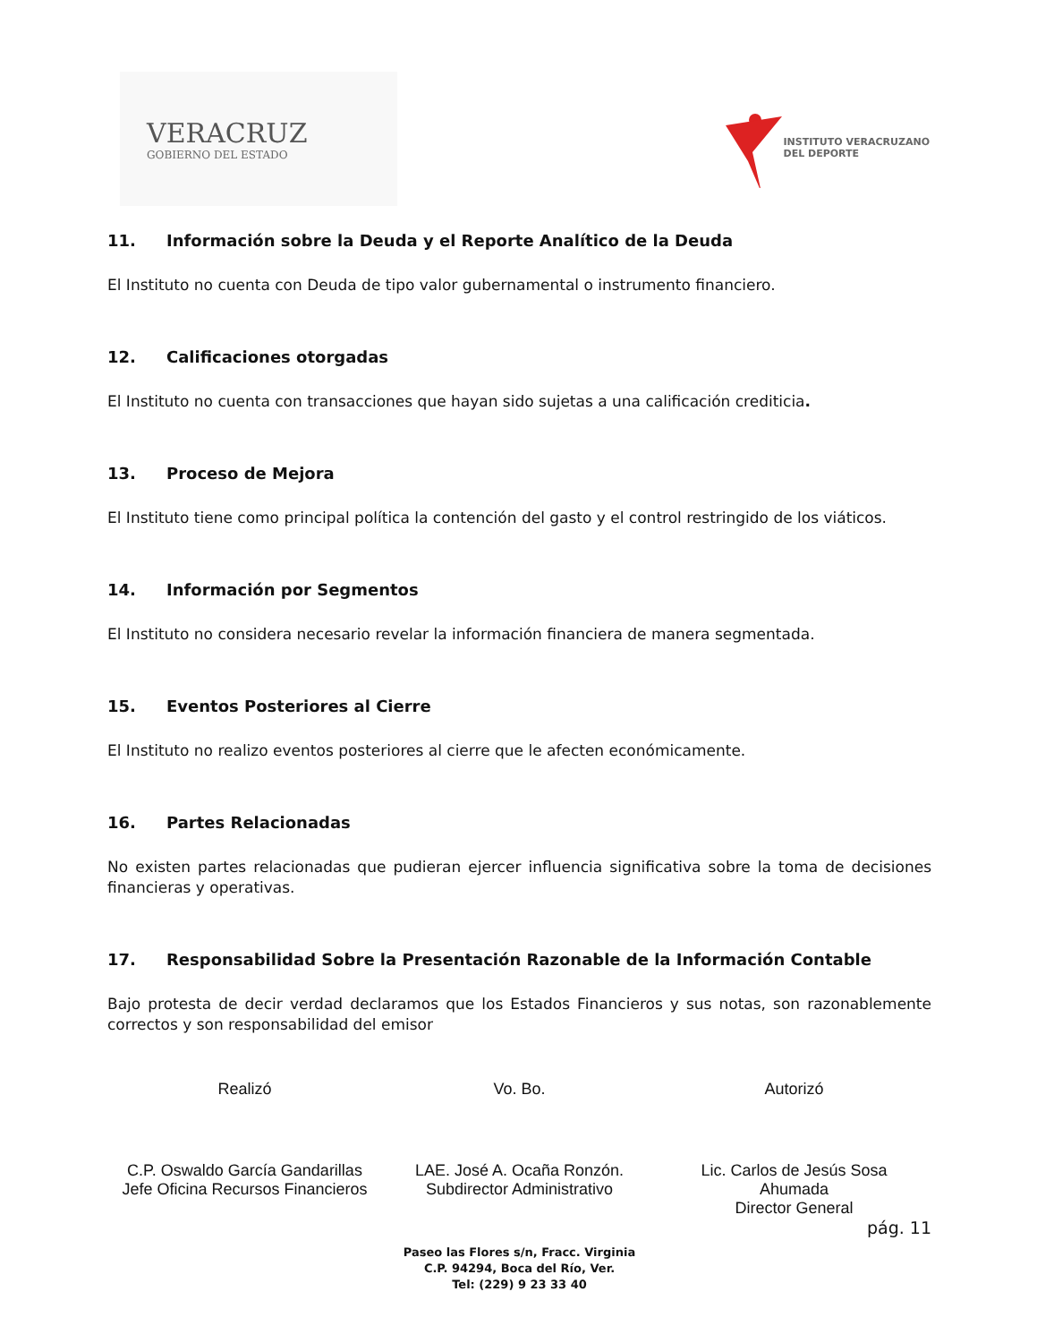VERACRUZ
GOBIERNO DEL ESTADO
INSTITUTO VERACRUZANO
DEL DEPORTE
11. Información sobre la Deuda y el Reporte Analítico de la Deuda
El Instituto no cuenta con Deuda de tipo valor gubernamental o instrumento financiero.
12. Calificaciones otorgadas
El Instituto no cuenta con transacciones que hayan sido sujetas a una calificación crediticia.
13. Proceso de Mejora
El Instituto tiene como principal política la contención del gasto y el control restringido de los viáticos.
14. Información por Segmentos
El Instituto no considera necesario revelar la información financiera de manera segmentada.
15. Eventos Posteriores al Cierre
El Instituto no realizo eventos posteriores al cierre que le afecten económicamente.
16. Partes Relacionadas
No existen partes relacionadas que pudieran ejercer influencia significativa sobre la toma de decisiones financieras y operativas.
17. Responsabilidad Sobre la Presentación Razonable de la Información Contable
Bajo protesta de decir verdad declaramos que los Estados Financieros y sus notas, son razonablemente correctos y son responsabilidad del emisor
Realizó
C.P. Oswaldo García Gandarillas
Jefe Oficina Recursos Financieros
Vo. Bo.
LAE. José A. Ocaña Ronzón.
Subdirector Administrativo
Autorizó
Lic. Carlos de Jesús Sosa
Ahumada
Director General
pág. 11
Paseo las Flores s/n, Fracc. Virginia
C.P. 94294, Boca del Río, Ver.
Tel: (229) 9 23 33 40